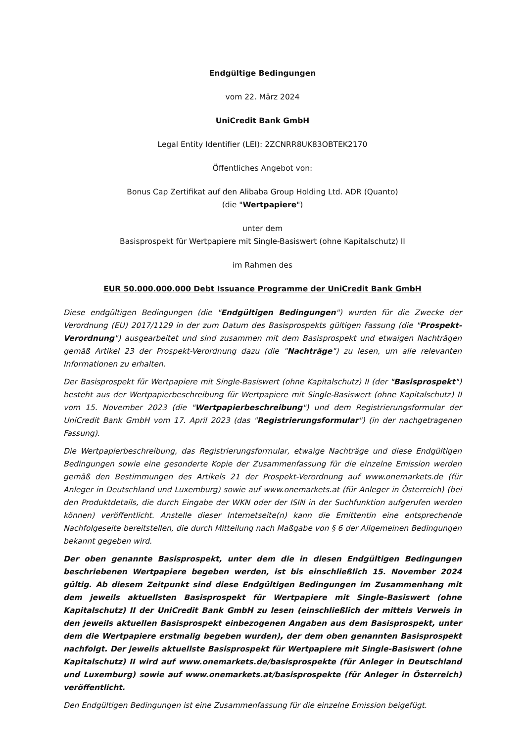Endgültige Bedingungen
vom 22. März 2024
UniCredit Bank GmbH
Legal Entity Identifier (LEI): 2ZCNRR8UK83OBTEK2170
Öffentliches Angebot von:
Bonus Cap Zertifikat auf den Alibaba Group Holding Ltd. ADR (Quanto)
(die "Wertpapiere")
unter dem
Basisprospekt für Wertpapiere mit Single-Basiswert (ohne Kapitalschutz) II
im Rahmen des
EUR 50.000.000.000 Debt Issuance Programme der UniCredit Bank GmbH
Diese endgültigen Bedingungen (die "Endgültigen Bedingungen") wurden für die Zwecke der Verordnung (EU) 2017/1129 in der zum Datum des Basisprospekts gültigen Fassung (die "Prospekt-Verordnung") ausgearbeitet und sind zusammen mit dem Basisprospekt und etwaigen Nachträgen gemäß Artikel 23 der Prospekt-Verordnung dazu (die "Nachträge") zu lesen, um alle relevanten Informationen zu erhalten.
Der Basisprospekt für Wertpapiere mit Single-Basiswert (ohne Kapitalschutz) II (der "Basisprospekt") besteht aus der Wertpapierbeschreibung für Wertpapiere mit Single-Basiswert (ohne Kapitalschutz) II vom 15. November 2023 (die "Wertpapierbeschreibung") und dem Registrierungsformular der UniCredit Bank GmbH vom 17. April 2023 (das "Registrierungsformular") (in der nachgetragenen Fassung).
Die Wertpapierbeschreibung, das Registrierungsformular, etwaige Nachträge und diese Endgültigen Bedingungen sowie eine gesonderte Kopie der Zusammenfassung für die einzelne Emission werden gemäß den Bestimmungen des Artikels 21 der Prospekt-Verordnung auf www.onemarkets.de (für Anleger in Deutschland und Luxemburg) sowie auf www.onemarkets.at (für Anleger in Österreich) (bei den Produktdetails, die durch Eingabe der WKN oder der ISIN in der Suchfunktion aufgerufen werden können) veröffentlicht. Anstelle dieser Internetseite(n) kann die Emittentin eine entsprechende Nachfolgeseite bereitstellen, die durch Mitteilung nach Maßgabe von § 6 der Allgemeinen Bedingungen bekannt gegeben wird.
Der oben genannte Basisprospekt, unter dem die in diesen Endgültigen Bedingungen beschriebenen Wertpapiere begeben werden, ist bis einschließlich 15. November 2024 gültig. Ab diesem Zeitpunkt sind diese Endgültigen Bedingungen im Zusammenhang mit dem jeweils aktuellsten Basisprospekt für Wertpapiere mit Single-Basiswert (ohne Kapitalschutz) II der UniCredit Bank GmbH zu lesen (einschließlich der mittels Verweis in den jeweils aktuellen Basisprospekt einbezogenen Angaben aus dem Basisprospekt, unter dem die Wertpapiere erstmalig begeben wurden), der dem oben genannten Basisprospekt nachfolgt. Der jeweils aktuellste Basisprospekt für Wertpapiere mit Single-Basiswert (ohne Kapitalschutz) II wird auf www.onemarkets.de/basisprospekte (für Anleger in Deutschland und Luxemburg) sowie auf www.onemarkets.at/basisprospekte (für Anleger in Österreich) veröffentlicht.
Den Endgültigen Bedingungen ist eine Zusammenfassung für die einzelne Emission beigefügt.